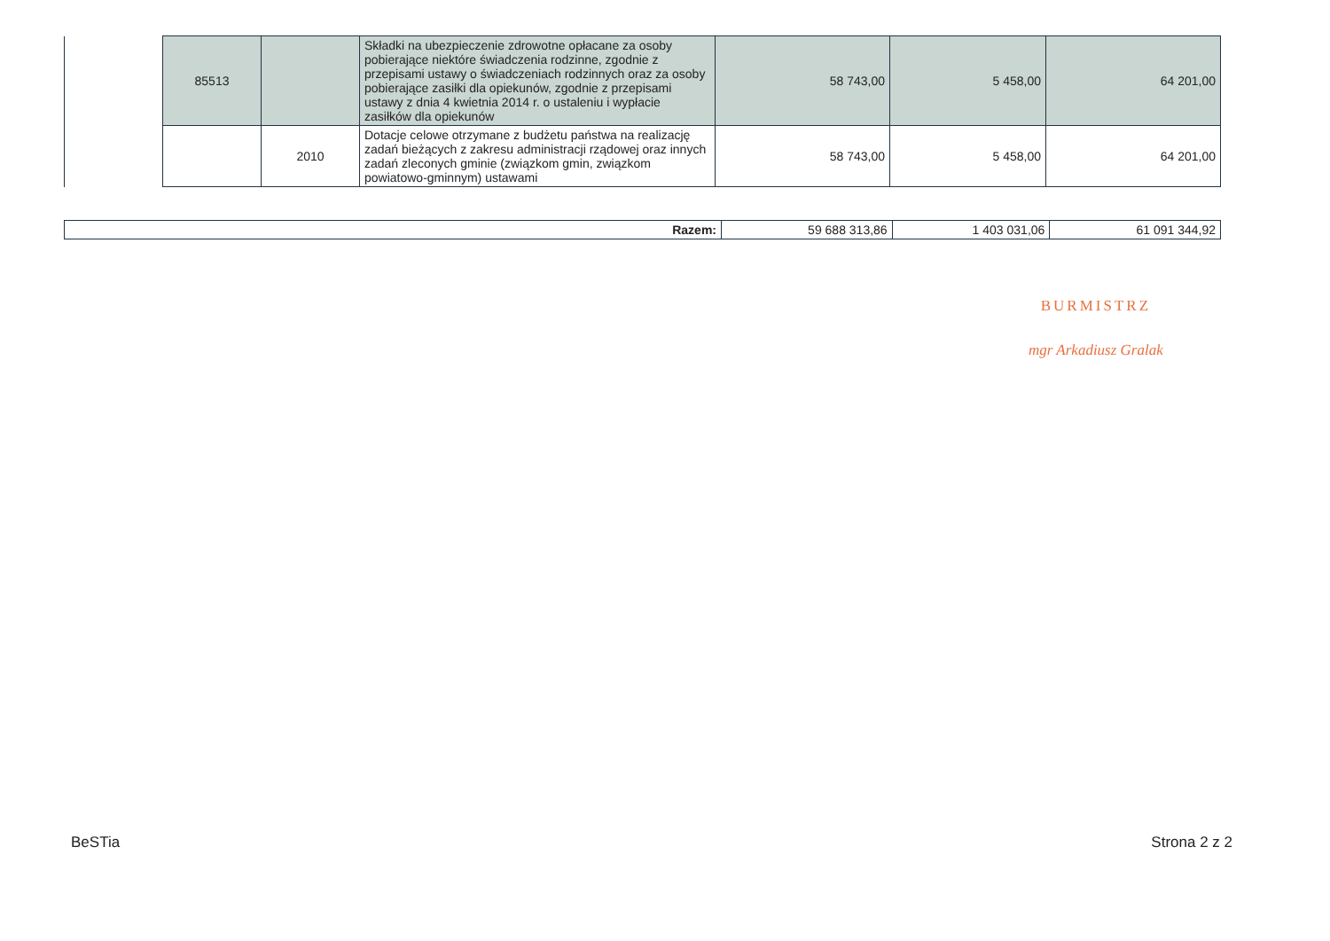| | 85513 | | Składki na ubezpieczenie zdrowotne opłacane za osoby pobierające niektóre świadczenia rodzinne, zgodnie z przepisami ustawy o świadczeniach rodzinnych oraz za osoby pobierające zasiłki dla opiekunów, zgodnie z przepisami ustawy z dnia 4 kwietnia 2014 r. o ustaleniu i wypłacie zasiłków dla opiekunów | 58 743,00 | 5 458,00 | 64 201,00 |
| | | 2010 | Dotacje celowe otrzymane z budżetu państwa na realizację zadań bieżących z zakresu administracji rządowej oraz innych zadań zleconych gminie (związkom gmin, związkom powiatowo-gminnym) ustawami | 58 743,00 | 5 458,00 | 64 201,00 |
| Razem: | 59 688 313,86 | 1 403 031,06 | 61 091 344,92 |
BURMISTRZ
mgr Arkadiusz Gralak
BeSTia Strona 2 z 2